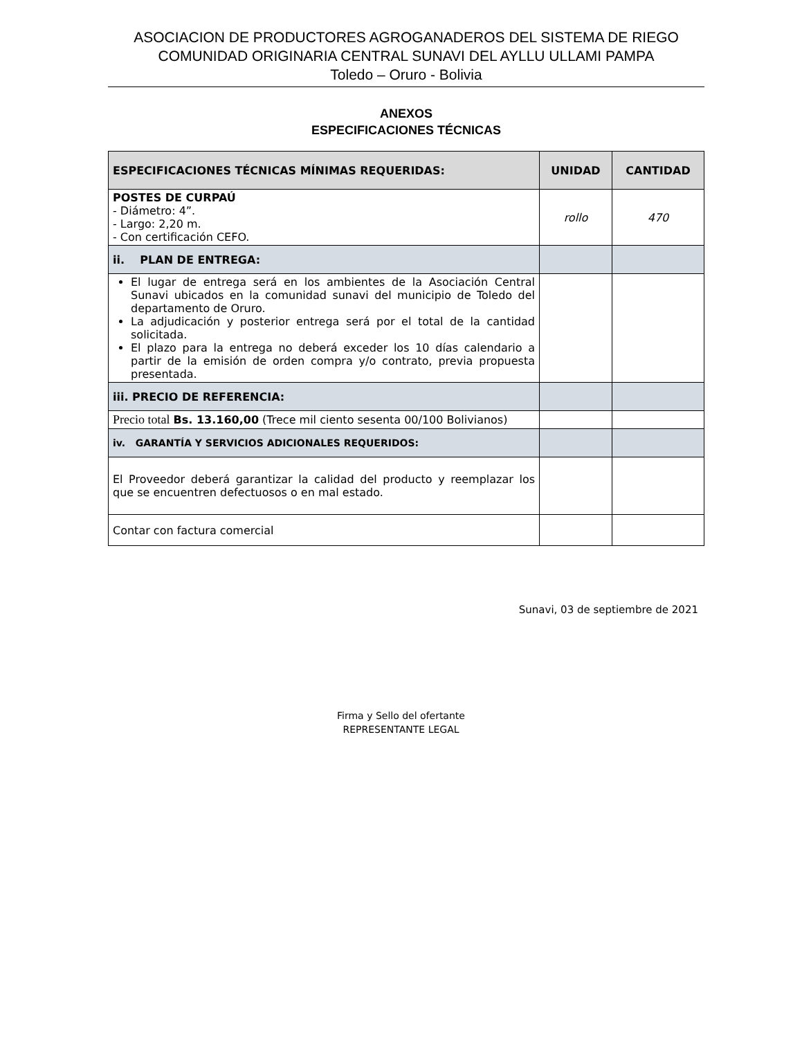ASOCIACION DE PRODUCTORES AGROGANADEROS DEL SISTEMA DE RIEGO
COMUNIDAD ORIGINARIA CENTRAL SUNAVI DEL AYLLU ULLAMI PAMPA
Toledo – Oruro - Bolivia
ANEXOS
ESPECIFICACIONES TÉCNICAS
| ESPECIFICACIONES TÉCNICAS MÍNIMAS REQUERIDAS: | UNIDAD | CANTIDAD |
| --- | --- | --- |
| POSTES DE CURPAÚ - Diámetro: 4”. - Largo: 2,20 m. - Con certificación CEFO. | rollo | 470 |
| ii. PLAN DE ENTREGA: | | |
| El lugar de entrega será en los ambientes de la Asociación Central Sunavi ubicados en la comunidad sunavi del municipio de Toledo del departamento de Oruro. La adjudicación y posterior entrega será por el total de la cantidad solicitada. El plazo para la entrega no deberá exceder los 10 días calendario a partir de la emisión de orden compra y/o contrato, previa propuesta presentada. | | |
| iii. PRECIO DE REFERENCIA: | | |
| Precio total Bs. 13.160,00 (Trece mil ciento sesenta 00/100 Bolivianos) | | |
| iv. GARANTÍA Y SERVICIOS ADICIONALES REQUERIDOS: | | |
| El Proveedor deberá garantizar la calidad del producto y reemplazar los que se encuentren defectuosos o en mal estado. | | |
| Contar con factura comercial | | |
Sunavi, 03 de septiembre de 2021
Firma y Sello del ofertante
REPRESENTANTE LEGAL